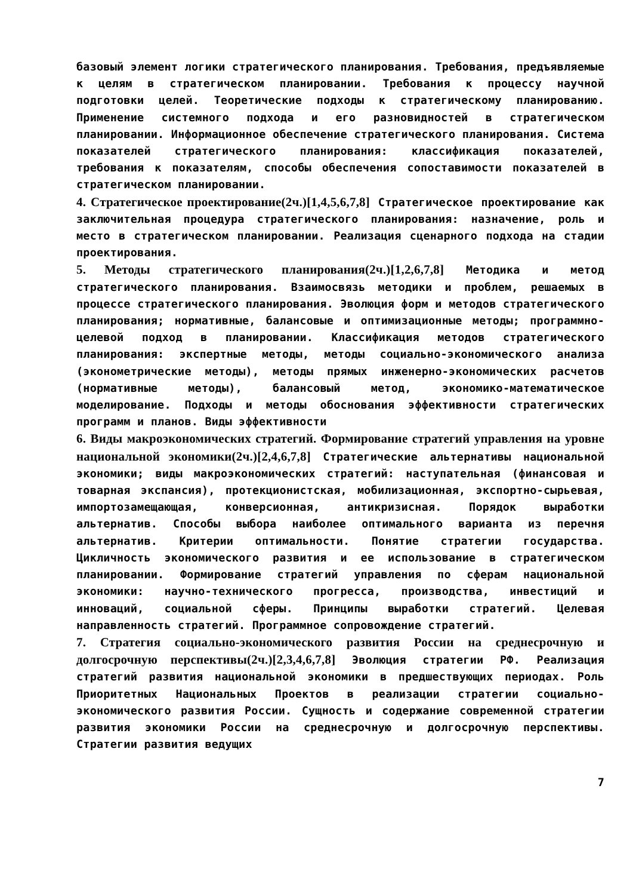базовый элемент логики стратегического планирования. Требования, предъявляемые к целям в стратегическом планировании. Требования к процессу научной подготовки целей. Теоретические подходы к стратегическому планированию. Применение системного подхода и его разновидностей в стратегическом планировании. Информационное обеспечение стратегического планирования. Система показателей стратегического планирования: классификация показателей, требования к показателям, способы обеспечения сопоставимости показателей в стратегическом планировании.
4. Стратегическое проектирование(2ч.)[1,4,5,6,7,8] Стратегическое проектирование как заключительная процедура стратегического планирования: назначение, роль и место в стратегическом планировании. Реализация сценарного подхода на стадии проектирования.
5. Методы стратегического планирования(2ч.)[1,2,6,7,8] Методика и метод стратегического планирования. Взаимосвязь методики и проблем, решаемых в процессе стратегического планирования. Эволюция форм и методов стратегического планирования; нормативные, балансовые и оптимизационные методы; программно-целевой подход в планировании. Классификация методов стратегического планирования: экспертные методы, методы социально-экономического анализа (эконометрические методы), методы прямых инженерно-экономических расчетов (нормативные методы), балансовый метод, экономико-математическое моделирование. Подходы и методы обоснования эффективности стратегических программ и планов. Виды эффективности
6. Виды макроэкономических стратегий. Формирование стратегий управления на уровне национальной экономики(2ч.)[2,4,6,7,8] Стратегические альтернативы национальной экономики; виды макроэкономических стратегий: наступательная (финансовая и товарная экспансия), протекционистская, мобилизационная, экспортно-сырьевая, импортозамещающая, конверсионная, антикризисная. Порядок выработки альтернатив. Способы выбора наиболее оптимального варианта из перечня альтернатив. Критерии оптимальности. Понятие стратегии государства. Цикличность экономического развития и ее использование в стратегическом планировании. Формирование стратегий управления по сферам национальной экономики: научно-технического прогресса, производства, инвестиций и инноваций, социальной сферы. Принципы выработки стратегий. Целевая направленность стратегий. Программное сопровождение стратегий.
7. Стратегия социально-экономического развития России на среднесрочную и долгосрочную перспективы(2ч.)[2,3,4,6,7,8] Эволюция стратегии РФ. Реализация стратегий развития национальной экономики в предшествующих периодах. Роль Приоритетных Национальных Проектов в реализации стратегии социально-экономического развития России. Сущность и содержание современной стратегии развития экономики России на среднесрочную и долгосрочную перспективы. Стратегии развития ведущих
7